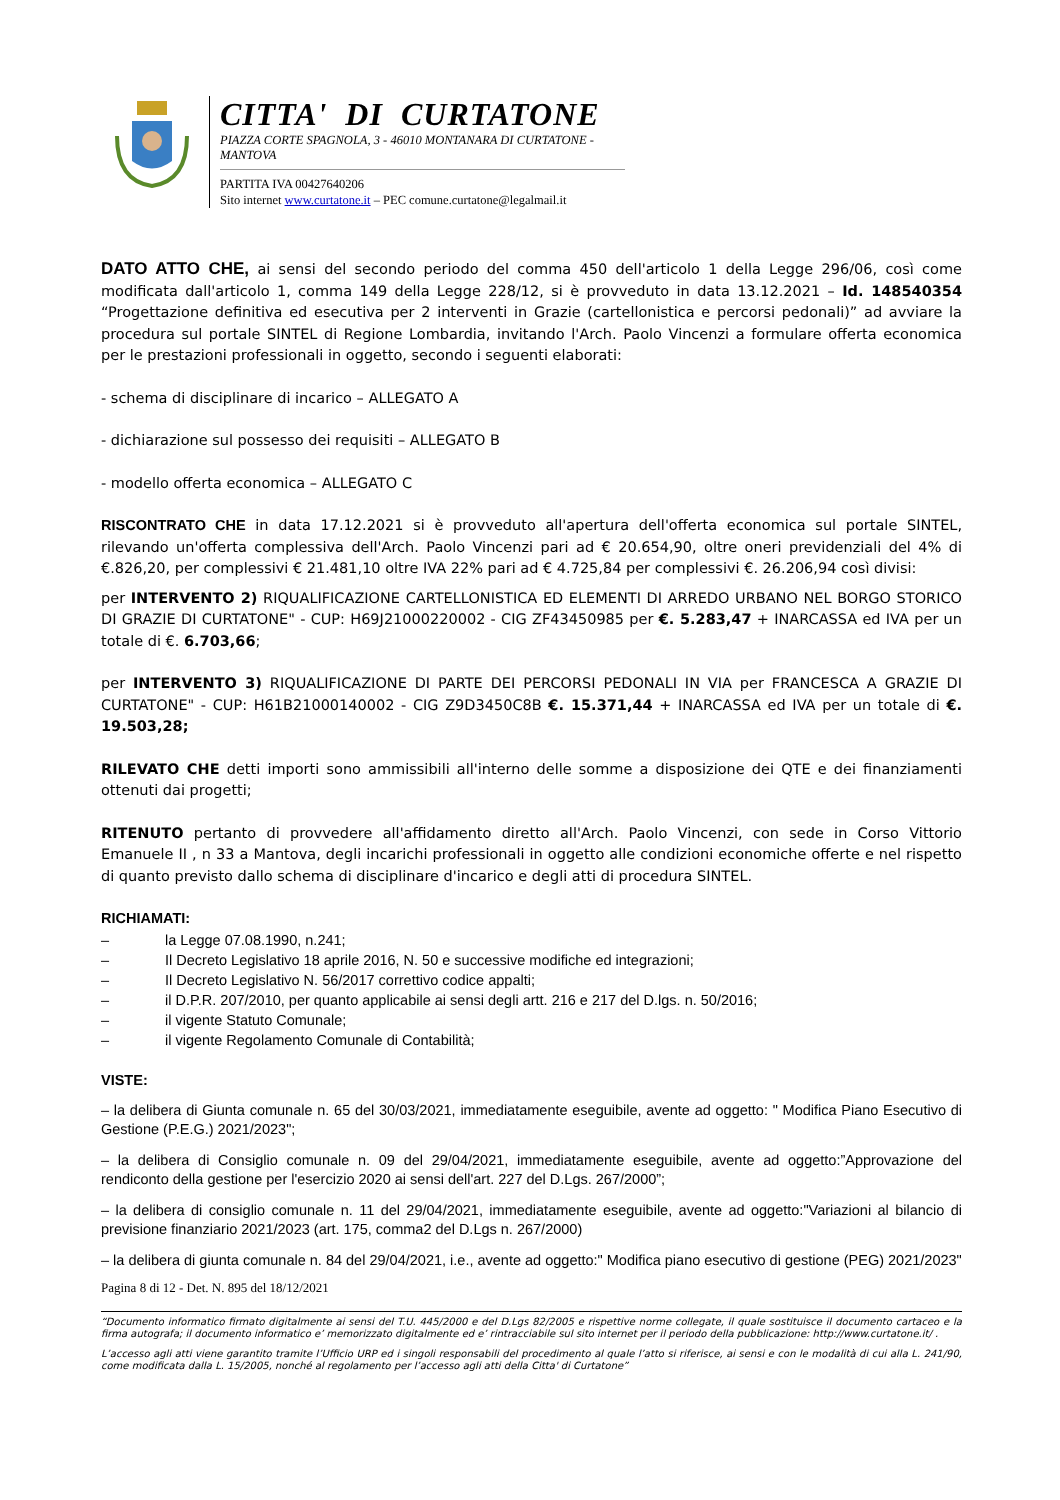CITTA' DI CURTATONE
PIAZZA CORTE SPAGNOLA, 3 - 46010 MONTANARA DI CURTATONE - MANTOVA
PARTITA IVA 00427640206
Sito internet www.curtatone.it – PEC comune.curtatone@legalmail.it
DATO ATTO CHE, ai sensi del secondo periodo del comma 450 dell'articolo 1 della Legge 296/06, così come modificata dall'articolo 1, comma 149 della Legge 228/12, si è provveduto in data 13.12.2021 – Id. 148540354 “Progettazione definitiva ed esecutiva per 2 interventi in Grazie (cartellonistica e percorsi pedonali)” ad avviare la procedura sul portale SINTEL di Regione Lombardia, invitando l'Arch. Paolo Vincenzi a formulare offerta economica per le prestazioni professionali in oggetto, secondo i seguenti elaborati:
- schema di disciplinare di incarico – ALLEGATO A
- dichiarazione sul possesso dei requisiti – ALLEGATO B
- modello offerta economica – ALLEGATO C
RISCONTRATO CHE in data 17.12.2021 si è provveduto all'apertura dell'offerta economica sul portale SINTEL, rilevando un'offerta complessiva dell'Arch. Paolo Vincenzi pari ad € 20.654,90, oltre oneri previdenziali del 4% di €.826,20, per complessivi € 21.481,10 oltre IVA 22% pari ad € 4.725,84 per complessivi €. 26.206,94 così divisi:
per INTERVENTO 2) RIQUALIFICAZIONE CARTELLONISTICA ED ELEMENTI DI ARREDO URBANO NEL BORGO STORICO DI GRAZIE DI CURTATONE" - CUP: H69J21000220002 - CIG ZF43450985 per €. 5.283,47 + INARCASSA ed IVA per un totale di €. 6.703,66;
per INTERVENTO 3) RIQUALIFICAZIONE DI PARTE DEI PERCORSI PEDONALI IN VIA per FRANCESCA A GRAZIE DI CURTATONE" - CUP: H61B21000140002 - CIG Z9D3450C8B €. 15.371,44 + INARCASSA ed IVA per un totale di €. 19.503,28;
RILEVATO CHE detti importi sono ammissibili all'interno delle somme a disposizione dei QTE e dei finanziamenti ottenuti dai progetti;
RITENUTO pertanto di provvedere all'affidamento diretto all'Arch. Paolo Vincenzi, con sede in Corso Vittorio Emanuele II , n 33 a Mantova, degli incarichi professionali in oggetto alle condizioni economiche offerte e nel rispetto di quanto previsto dallo schema di disciplinare d'incarico e degli atti di procedura SINTEL.
RICHIAMATI:
– la Legge 07.08.1990, n.241;
– Il Decreto Legislativo 18 aprile 2016, N. 50 e successive modifiche ed integrazioni;
– Il Decreto Legislativo N. 56/2017 correttivo codice appalti;
– il D.P.R. 207/2010, per quanto applicabile ai sensi degli artt. 216 e 217 del D.lgs. n. 50/2016;
– il vigente Statuto Comunale;
– il vigente Regolamento Comunale di Contabilità;
VISTE:
– la delibera di Giunta comunale n. 65 del 30/03/2021, immediatamente eseguibile, avente ad oggetto: " Modifica Piano Esecutivo di Gestione (P.E.G.) 2021/2023";
– la delibera di Consiglio comunale n. 09 del 29/04/2021, immediatamente eseguibile, avente ad oggetto:”Approvazione del rendiconto della gestione per l'esercizio 2020 ai sensi dell'art. 227 del D.Lgs. 267/2000”;
– la delibera di consiglio comunale n. 11 del 29/04/2021, immediatamente eseguibile, avente ad oggetto:"Variazioni al bilancio di previsione finanziario 2021/2023 (art. 175, comma2 del D.Lgs n. 267/2000)
– la delibera di giunta comunale n. 84 del 29/04/2021, i.e., avente ad oggetto:" Modifica piano esecutivo di gestione (PEG) 2021/2023"
Pagina 8 di 12 - Det. N. 895 del 18/12/2021
“Documento informatico firmato digitalmente ai sensi del T.U. 445/2000 e del D.Lgs 82/2005 e rispettive norme collegate, il quale sostituisce il documento cartaceo e la firma autografa; il documento informatico e’ memorizzato digitalmente ed e’ rintracciabile sul sito internet per il periodo della pubblicazione: http://www.curtatone.it/ .
L’accesso agli atti viene garantito tramite l’Ufficio URP ed i singoli responsabili del procedimento al quale l’atto si riferisce, ai sensi e con le modalità di cui alla L. 241/90, come modificata dalla L. 15/2005, nonché al regolamento per l’accesso agli atti della Citta' di Curtatone”